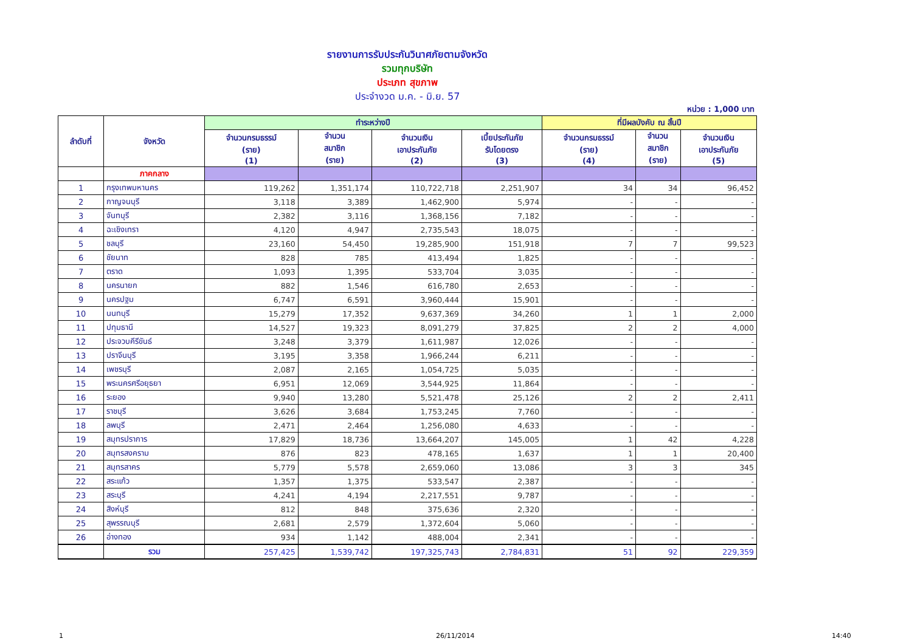รายงานการรับประกันวินาศภัยตามจังหวัด
รวมทุกบริษัท
ประเภท สุขภาพ
ประจำงวด ม.ค. - มิ.ย. 57
หน่วย : 1,000 บาท
| ลำดับที่ | จังหวัด | ทำระหว่างปี | | | | ที่มีผลบังคับ ณ สิ้นปี | | |
| --- | --- | --- | --- | --- | --- | --- | --- | --- |
| | | จำนวนกรมธรรม์ (ราย) (1) | จำนวน สมาชิก (ราย) | จำนวนเงิน เอาประกันภัย (2) | เบี้ยประกันภัย รับโดยตรง (3) | จำนวนกรมธรรม์ (ราย) (4) | จำนวน สมาชิก (ราย) | จำนวนเงิน เอาประกันภัย (5) |
| | ภาคกลาง | | | | | | | |
| 1 | กรุงเทพมหานคร | 119,262 | 1,351,174 | 110,722,718 | 2,251,907 | 34 | 34 | 96,452 |
| 2 | กาญจนบุรี | 3,118 | 3,389 | 1,462,900 | 5,974 | - | - | - |
| 3 | จันทบุรี | 2,382 | 3,116 | 1,368,156 | 7,182 | - | - | - |
| 4 | ฉะเชิงเทรา | 4,120 | 4,947 | 2,735,543 | 18,075 | - | - | - |
| 5 | ชลบุรี | 23,160 | 54,450 | 19,285,900 | 151,918 | 7 | 7 | 99,523 |
| 6 | ชัยนาท | 828 | 785 | 413,494 | 1,825 | - | - | - |
| 7 | ตราด | 1,093 | 1,395 | 533,704 | 3,035 | - | - | - |
| 8 | นครนายก | 882 | 1,546 | 616,780 | 2,653 | - | - | - |
| 9 | นครปฐม | 6,747 | 6,591 | 3,960,444 | 15,901 | - | - | - |
| 10 | นนทบุรี | 15,279 | 17,352 | 9,637,369 | 34,260 | 1 | 1 | 2,000 |
| 11 | ปทุมธานี | 14,527 | 19,323 | 8,091,279 | 37,825 | 2 | 2 | 4,000 |
| 12 | ประจวบคีรีขันธ์ | 3,248 | 3,379 | 1,611,987 | 12,026 | - | - | - |
| 13 | ปราจีนบุรี | 3,195 | 3,358 | 1,966,244 | 6,211 | - | - | - |
| 14 | เพชรบุรี | 2,087 | 2,165 | 1,054,725 | 5,035 | - | - | - |
| 15 | พระนครศรีอยุธยา | 6,951 | 12,069 | 3,544,925 | 11,864 | - | - | - |
| 16 | ระยอง | 9,940 | 13,280 | 5,521,478 | 25,126 | 2 | 2 | 2,411 |
| 17 | ราชบุรี | 3,626 | 3,684 | 1,753,245 | 7,760 | - | - | - |
| 18 | ลพบุรี | 2,471 | 2,464 | 1,256,080 | 4,633 | - | - | - |
| 19 | สมุทรปราการ | 17,829 | 18,736 | 13,664,207 | 145,005 | 1 | 42 | 4,228 |
| 20 | สมุทรสงคราม | 876 | 823 | 478,165 | 1,637 | 1 | 1 | 20,400 |
| 21 | สมุทรสาคร | 5,779 | 5,578 | 2,659,060 | 13,086 | 3 | 3 | 345 |
| 22 | สระแก้ว | 1,357 | 1,375 | 533,547 | 2,387 | - | - | - |
| 23 | สระบุรี | 4,241 | 4,194 | 2,217,551 | 9,787 | - | - | - |
| 24 | สิงห์บุรี | 812 | 848 | 375,636 | 2,320 | - | - | - |
| 25 | สุพรรณบุรี | 2,681 | 2,579 | 1,372,604 | 5,060 | - | - | - |
| 26 | อ่างทอง | 934 | 1,142 | 488,004 | 2,341 | - | - | - |
| | รวม | 257,425 | 1,539,742 | 197,325,743 | 2,784,831 | 51 | 92 | 229,359 |
1 26/11/2014 14:40